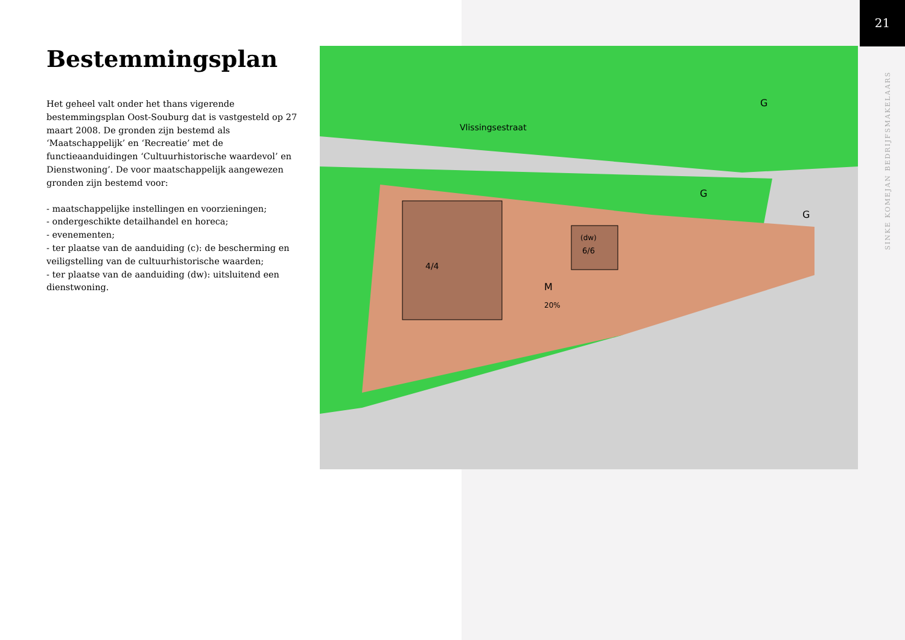21
SINKE KOMEJAN BEDRIJFSMAKELAARS
Bestemmingsplan
Het geheel valt onder het thans vigerende bestemmingsplan Oost-Souburg dat is vastgesteld op 27 maart 2008. De gronden zijn bestemd als ‘Maatschappelijk’ en ‘Recreatie’ met de functieaanduidingen ‘Cultuurhistorische waardevol’ en Dienstwoning’. De voor maatschappelijk aangewezen gronden zijn bestemd voor:
- maatschappelijke instellingen en voorzieningen;
- ondergeschikte detailhandel en horeca;
- evenementen;
- ter plaatse van de aanduiding (c): de bescherming en veiligstelling van de cultuurhistorische waarden;
- ter plaatse van de aanduiding (dw): uitsluitend een dienstwoning.
Vlissingsestraat
G
G
G
4/4
(dw)
6/6
M
20%